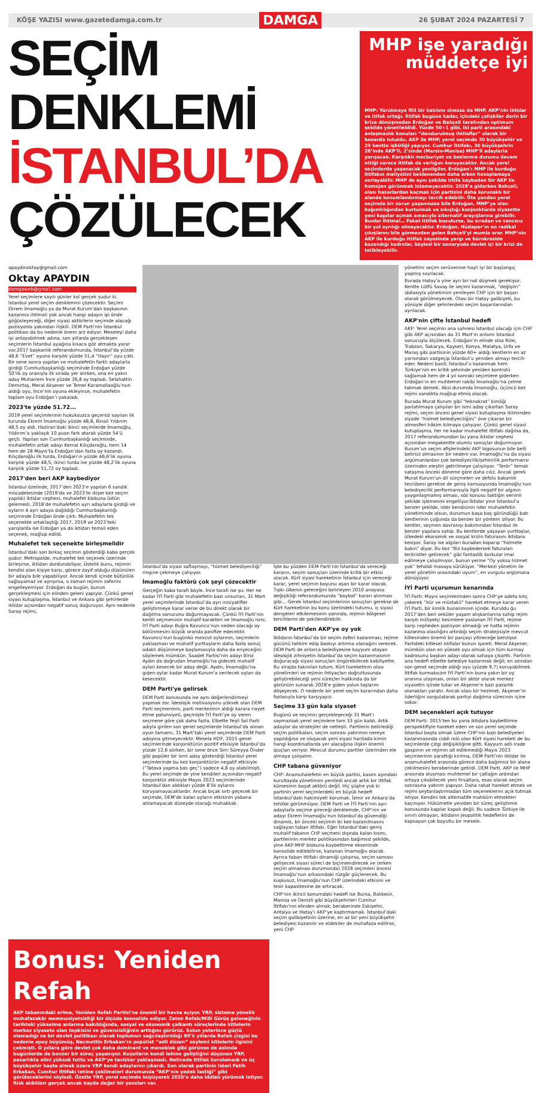KÖŞE YAZISI www.gazetedamga.com.tr DAMGA 26 ŞUBAT 2024 PAZARTESİ 7
SEÇİM DENKLEMİ
İSTANBUL’DA
ÇÖZÜLECEK
MHP işe yaradığı müddetçe iyi
MHP: Yürütmeye fiili bir katılımı olmasa da MHP, AKP’nin iktidar ve itifak ortağı. İttifak bugüne kadar, içindeki çelişkiler derin bir krize dönüşmeden Erdoğan ve Bahçeli tarafından optimum şekilde yönetilebildi. Yüzde 50+1 gibi, iki parti arasındaki anlaşmazlık konuları “dondurulmuş ihtilaflar” olarak bir kenarda tutuldu. AKP ile MHP, yerel seçimde 30 büyükşehir ve 29 kentte işbirliği yapıyor. Cumhur İttifakı, 30 büyükşehrin 28’inde AKP’li, 2’sinde (Mersin-Manisa) MHP’li adaylarla yarışacak. Karşılıklı mecburiyet ve beslenme durumu devam ettiği sürece ittifak da varlığını koruyacaktır. Ancak yerel seçimlerde yaşanacak yenilgiler, Erdoğan’ı MHP ile kurduğu ittifakın maliyetini beklenenden daha erken hesaplamaya zorlayabilir. MHP de aynı şekilde irtifa kaybeden bir AKP ile homojen görünmek istemeyecektir. 2028’e giderken Bahçeli, olası hasarlardan kaçmak için partisini daha korunaklı bir alanda konumlandırmayı tercih edebilir. Öte yandan yerel seçimde bir sorun yaşanmasa bile Erdoğan, MHP’ye olan bağımlılığından kurtulmak ve sıkıştığı konjonktürde siyasette yeni kapılar açmak amacıyla alternatif arayışlarına girebilir. Bunlar ihtimal… Fakat ittifak bozulursa, bu sıradan ve sancısız bir yol ayrılığı olmayacaktır. Erdoğan, Hüdapar’ın en radikal çıkışlarını bile görmezden gelen Bahçeli’yi mumla arar. MHP’nin AKP ile kurduğu ittifak sayesinde yargı ve bürokraside kazandığı kadrolar, böylesi bir senaryoda devlet içi bir krizi de tetikleyebilir.
apaydinoktay@gmail.com
Oktay APAYDIN
damgaweb@gmail.com
Yerel seçimlere sayılı günler kal gerçek şudur ki. İstanbul yerel seçim denklemini çözecektir. Seçimi Ekrem İmamoğlu ya da Murat Kurum’dan başkasının kazanma ihtimali yok ancak hangi adayın ipi önde göğüsleyeceği, diğer siyasi aktörlerin seçimde alacağı pozisyonla yakından ilişkili. DEM Parti’nin İstanbul politikası da bu nedenle önem arz ediyor. Meseleyi daha iyi anlayabilmek adına, son yıllarda gerçekleşen seçimlerin İstanbul ayağına kısaca göz atmakta yarar var.2017 başkanlık referandumunda, İstanbul’da yüzde 48,6 “Evet” oyuna karşılık yüzde 51,4 “Hayır” oyu çıktı. Bir sene sonra yapılan ve muhalefetin farklı adaylarla girdiği Cumhurbaşkanlığı seçiminde Erdoğan yüzde 50’lik oy oranıyla ilk sırada yer alırken, ona en yakın aday Muharrem İnce yüzde 36,8 oy topladı. Selahattin Demirtaş, Meral Akşener ve Temel Karamollaoğlu’nun aldığı oyu, İnce’nin oyuna ekleyince, muhalefetin toplam oyu Erdoğan’ı yakaladı.
2023'te yüzde 51.72...
2019 yerel seçimlerinin hukuksuzca geçersiz sayılan ilk turunda Ekrem İmamoğlu yüzde 48,8, Binali Yıldırım 48,5 oy aldı. Haziran’daki ikinci seçimlerde İmamoğlu, Yıldırım’a yaklaşık 10 puan fark atarak yüzde 54’ü geçti. Yapılan son Cumhurbaşkanlığı seçiminde, muhalefetin ortak adayı Kemal Kılıçdaroğlu, hem 14 hem de 28 Mayıs’ta Erdoğan’dan fazla oy kazandı. Kılıçdaroğlu ilk turda, Erdoğan’ın yüzde 46,6’lık oyuna karşılık yüzde 48,5, ikinci turda ise yüzde 48,2’lik oyuna karşılık yüzde 51,72 oy topladı.
2017'den beri AKP kaybediyor
İstanbul özelinde, 2017’den 2023’e yapılan 6 sandık mücadelesinde (2019’da ve 2023’te ikişer kez seçim yapıldı) iktidar cephesi, muhalefet blokuna üstün gelemedi. 2018’de muhalefetin ayrı adaylarla girdiği ve oyların 4 ayrı adaya dağıldığı Cumhurbaşkanlığı seçiminde Erdoğan önde çıktı. Muhalefetin tek seçenekte ortaklaştığı 2017, 2019 ve 2023’teki yarışlarda ise Erdoğan ya da iktidarı temsil eden seçenek, mağlup edildi.
Muhalefet tek seçenekte birleşmelidir
İstanbul’daki son birkaç seçimin gösterdiği kaba gerçek şudur: Metropolde, muhalefet tek seçenek üzerinde birleşirse, iktidarı durdurabiliyor. Üstelik bunu, rejimin kendisi olan kişiye karşı, görece zayıf olduğu düşünülen bir adayla bile yapabiliyor. Ancak kendi içinde bütünlük sağlayamaz ve ayrışırsa, o zaman rejimin zaferini engelleyemiyor. Erdoğan da bugün, bunun gerçekleşmesi için elinden geleni yapıyor. Çünkü genel siyasi kutuplaşma, İstanbul ve Ankara gibi şehirlerde iktidar açısından negatif sonuç doğuruyor. Aynı nedenle Saray rejimi,
İstanbul’da siyasi saflaşmayı, “hizmet belediyeciliği” ringine çekmeye çalışıyor.
İmamoğlu faktörü çok şeyi çözecektir
Gerçeğin kaba tarafı böyle. İnce tarafı ise şu: Her ne kadar İYİ Parti gibi muhalefetin bazı unsurları, 31 Mart yerel seçimlerinde İstanbul’da ayrı inisiyatifler geliştirmeye karar verse de bu direkt olarak bir dağılma sonucunu doğurmayacak. Çünkü İYİ Parti’nin kentli seçmeninin muhalif karakteri ve İmamoğlu ismi, İYİ Parti adayı Buğra Kavuncu’nun neden olacağı oy bölünmesini büyük oranda pasifize edecektir. Kavuncu’nun bugünkü mevcut oylarının, seçimlerin yaklaşması ve muhalif yurttaşların daha fazla sonuç odaklı düşünmeye başlamasıyla daha da eriyeceğini söylemek mümkün. Saadet Partisi’nin adayı Birol Aydın da doğrudan İmamoğlu’na gidecek muhalif oyları kesecek bir aday değil. Aydın, İmamoğlu’na giden oylar kadar Murat Kurum’a verilecek oyları da kesecektir.
DEM Parti'ye gelirsek
DEM Parti konusunda ise aynı değerlendirmeyi yapmak zor. İdeolojik motivasyonu yüksek olan DEM Parti seçmeninin, parti merkezinin aldığı karara riayet etme potansiyeli, geçmişte İYİ Parti’ye oy veren seçmene göre çok daha fazla. Elbette Yeşil Sol Parti adıyla girilen son genel seçimlerde İstanbul’da alınan oyun tamamı, 31 Mart’taki yerel seçimlerde DEM Parti adayına gitmeyecektir. Mesela HDP, 2015 genel seçimlerinde konjonktürün pozitif etkisiyle İstanbul’da yüzde 12,6 alırken, bir sene önce Sırrı Süreyya Önder gibi popüler bir ismi aday gösterdiği İstanbul yerel seçimlerinde bu kez konjonktürün negatif etkisiyle (“Tatava yapma bas geç”) sadece 4,8 oy alabilmişti. Bu yerel seçimde de yine kendileri açısından negatif konjonktür etkisiyle Mayıs 2023 seçimlerinde İstanbul’dan aldıkları yüzde 8’lik oylarını koruyamayacaklardır. Ancak bıçak sırtı geçecek bir seçimde, DEM’de kalan oyların etkisinin yabana atılamayacak düzeyde olacağı muhakkak.
İşte bu yüzden DEM Parti’nin İstanbul’da vereceği kararın, seçim sonuçları üzerinde kritik bir etkisi olacak. Kürt siyasi hareketinin İstanbul için vereceği karar, yerel seçimin boyunu aşan bir karar olacak. Tıpkı ülkenin geleceğini belirleyen 2010 anayasa değişikliği referandumunda “boykot” kararı alınması gibi… Gerek İstanbul seçimlerinin sonuçları gerekse de Kürt hareketinin bu konu özelindeki tutumu, iç siyasi dengeleri etkilemesinin yanında, rejimin bölgesel tercihlerini de şekillendirebilir.
DEM Parti'den AKP'ye oy yok
İktidarın İstanbul’da bir seçim zaferi kazanması, rejime gücünü tahkim edip baskıyı artırma olanağını verecek. DEM Parti de onlarca belediyesine kayyum atayan ideolojik zihniyetin İstanbul’da seçim kazanmasının doğuracağı siyasi sonuçları öngörebilecek kabiliyette. Bu virajda takınılan tutum, Kürt hareketinin olası yönelimleri ve rejimin ihtiyaçları doğrultusunda geliştirebileceği yeni süreçler hakkında da bir görünüm sunarak 2028’e giden yolun taşlarını döşeyecek. O nedenle bir yerel seçim kararından daha fazlasıyla karşı karşıyayız.
Seçime 33 gün kala siyaset
Bugünü ve seçimin gerçekleşeceği 31 Mart’ı saymazsak yerel seçimlere tam 33 gün kaldı. Artık adaylar da stratejiler de netleşti. Partilerin belirlediği seçim politikaları, seçim sonrası yatırımın nereye yapıldığına ve oluşacak yeni siyasi haritada kimin hangi koordinatlarda yer alacağına ilişkin önemli ipuçları veriyor. Mevcut durumu partiler üzerinden ele almaya çalışalım.
CHP tabana güveniyor
CHP: Anamuhalefetin en büyük partisi, kasım ayındaki kurultayda yönetimini yeniledi ancak artık bir ittifak kümesinin başat aktörü değil. Hiç şüphe yok ki partinin yerel seçimlerdeki en büyük hedefi İstanbul’daki hakimiyeti korumak. İzmir ve Ankara’da tehlike görünmüyor. DEM Parti ve İYİ Parti’nin ayrı adaylarla seçime gireceği denklemde, CHP’nin ve adayı Ekrem İmamoğlu’nun İstanbul’da güvendiği dinamik, bir önceki seçimin iki kez kazanılmasını sağlayan taban ittifakı. Eğer İstanbul’daki geniş muhalif tabanın CHP seçmeni dışında kalan kısmı, partilerinin merkez politikasından bağımsız şekilde, yine AKP-MHP blokuna kaybettirme ekseninde konsolide edilebilirse, kazanan İmamoğlu olacak. Ayrıca taban ittifakı dinamiği çalışırsa, seçim sonrası gelişecek siyasi süreci de biçimlendirecek ve (erken seçim olmaması durumunda) 2028 seçimleri öncesi İmamoğlu’nun arkasındaki rüzgâr güçlenecek. Bu kuşkusuz, İmamoğlu’nun CHP üzerindeki etkisini ve tesir kapasitesine de artıracak.
CHP’nin ikincil konumdaki hedefi ise Bursa, Balıkesir, Manisa ve Denizli gibi büyükşehirleri Cumhur İttifakı’nın elinden almak; beraberinde Eskişehir, Antalya ve Hatay’ı AKP’ye kaptırmamak. İstanbul’daki seçim galibiyetinin üzerine, en az bir yeni büyükşehir belediyesi kazanılır ve eldekiler de muhafaza edilirse, yeni CHP
yönetimi seçim serüvenine hayli iyi bir başlangıç yapmış sayılacak.
Burada Hatay’a yine ayrı bir not düşmek gerekiyor. Kentte Lütfü Savaş ile seçimi kazanmak, “değişim” iddiasıyla yönetimini yenileyen CHP için bir başarı olarak görülmeyecek. Olası bir Hatay galibiyeti, bu yönüyle diğer şehirlerdeki seçim başarılarından ayrılacak.
AKP'nin çifte İstanbul hedefi
AKP: Yerel seçimin ana sahnesi İstanbul olacağı için CHP gibi AKP açısından da 31 Mart’ın anlamı İstanbul sonucuyla ölçülecek. Erdoğan’ın elinde olsa Rize, Trabzon, Sakarya, Kayseri, Konya, Malatya, Urfa ve Maraş gibi partisinin yüzde 60+ aldığı kentlerin en az yarısından vazgeçip İstanbul’u yeniden almayı tercih eder. Nedeni basit; İstanbul’u kazanmak hem Türkiye’nin en kritik şehrinde yeniden kontrolü sağlamak hem de 4 yıl sonraki seçimlere giderken Erdoğan’ın en muhtemel rakibi İmamoğlu’na çelme takmak demek. Aksi durumda İmamoğlu, üçüncü kez rejimi sandıkta mağlup etmiş olacak.
Burada Murat Kurum gibi “teknokrat” kimliği parlatılmaya çalışılan bir ismi aday çıkartan Saray rejimi, seçim öncesi genel siyasi kutuplaşma ikliminden ziyade “hizmet belediyeciliğini” öne çıkaran bir atmosferi hâkim kılmaya çalışıyor. Çünkü genel siyasi kutuplaşma, her ne kadar muhalefet ittifakı dağılsa da, 2017 referandumundan bu yana iktidar cephesi açısından megakentte olumlu sonuçlar doğurmuyor. Kurum’un seçim afişlerindeki AKP logosunun bile belli belirsiz olmasının bir nedeni var. İmamoğlu’na da siyasi argümanlardan çok belediyecilik/şehircilik performansı üzerinden eleştiri getirilmeye çalışılıyor. “Terör” temalı sataşma önceki döneme göre daha cılız. Ancak gerek Murat Kurum’un dil sürçmeleri ve defolu bakanlık tecrübesi gerekse de geniş kamuoyunda İmamoğlu’nun belediyecilik performansıyla ilgili negatif bir algının yaygınlaşmamış olması, söz konusu taktiğin verimli şekilde işlemesini engelliyor.İktidar yine İstanbul’a benzer şekilde, ister kendisinin ister muhalefetin yönetiminde olsun, durumun başa baş göründüğü batı kentlerinin çoğunda da benzer bir yöntem izliyor. Bu kentler, seçmen davranışı bakımından İstanbul ile benzer yapılara sahip. Bu kentlerde yaşayan yurttaşlar, ülkedeki ekonomik ve sosyal krizin faturasını iktidara kesiyor. Saray ise algıları buradan koparıp “hizmete bakın” diyor. Bu kez “Biz kaybedersek faturaları teröristler getirecek” gibi fantastik korkular imal edilmeye çalışılmıyor, bunun yerine “Oy yoksa hizmet yok” tehdidi masaya sürülüyor. “Merkezi yönetim ile yerel yönetim arasındaki uyum”, en vurgulu argümana dönüşüyor.
İYİ Parti uçurumun kenarında
İYİ Parti: Mayıs seçimlerinden sonra CHP’ye adeta kılıç çekerek “hür ve müstakil” hareket etmeye karar veren İYİ Parti, bir kimlik bunalımının içinde. Kuruldu ğu 2017’den beri seküler yaşam alışkanlarına sahip rejim karşıtı milliyetçi kesimlere yaslanan İYİ Parti, rejime karşı cepheden pozisyon almadığı ve hatta rejimin kazanma olasılığını artırdığı seçim stratejisiyle mevcut kitlesinden önemli bir parçayı yitireceğe benziyor. Partideki kitlesel istifalar bunun işareti. Meral Akşener, mümkün olan en yüksek oyu almak için tüm kurmay kadrosunu başkan adayı olarak sahaya çıkarttı. Partinin ana hedefi elbette belediye kazanmak değil; en azından son genel seçimde aldığı oyu (yüzde 9,7) koruyabilmek. İttifak kurmaksızın İYİ Parti’nin buna yakın bir oy oranına ulaşması, onları bir aktör olarak merkez siyasetin içinde tutar ve Akşener’e bazı pazarlık olanakları yaratır. Ancak olası bir hezimet, Akşener’in liderliğini sorgulatarak partiyi dağılma sürecinin içine sokar.
DEM seçenekleri açık tutuyor
DEM Parti: 2015’ten bu yana iktidara kaybettirme perspektifiyle hareket eden ve son yerel seçimde İstanbul başta olmak üzere CHP’nin bazı belediyeleri kazanmasında ciddi rolü olan Kürt siyasi hareketi de bu seçimlerde çizgi değişikliğine gitti. Kayyum adlı irade gaspının ve rejimin alt edilemediği Mayıs 2023 seçimlerinin yarattığı kırılma, DEM Parti’nin iktidar ile anamuhalefet arasında görece daha bağımsız bir alana çekilmesini beraberinde getirdi. DEM Parti, AKP ile MHP arasında oluşması muhtemel bir çatlağın ardından ortaya çıkabilecek yeni fırsatlara, esas olarak seçim sonrasına yatırım yapıyor. Daha rahat hareket etmek ve rejimi şeytanlaştırmadan tüm seçeneklerini açık tutmak istiyor. Kendini tek alternatife mahkûm etmekten kaçınıyor. Hükümetle yeniden bir süreç geliştirme konusunda kapılar kapalı değil. Bu sadece Türkiye ile sınırlı olmayan, iktidarın jeopolitik hedeflerini de kapsayan çok boyutlu bir mesele.
Bonus: Yeniden Refah
AKP tabanındaki erime, Yeniden Refah Partisi’ne önemli bir havza açıyor. YRP, sisteme yönelik muhafazakâr memnuniyetsizliği bir ölçüde konsolide ediyor. Zaten Refah/Milli Görüş geleneğinin tarihteki yükselme anlarına bakıldığında, sosyal ve ekonomik çalkantı süreçlerinde kitlelerin merkez siyasete olan tepkisini ve güvensizliğinin arttığını görürüz. Solun yeterince güçlü olamadığı ve bir devlet politikası olarak toplumun sağcılaştırıldığı 90’lı yıllarda Refah çizgisi bu nedenle epey büyümüş, Necmettin Erbakan’ın popülist “adil düzen” söylemi kitlelerin ilgisini çekmişti. O yıllara göre devlet çok daha dominant ve monoblok gibi görünse de aslında bugünlerde de benzer bir süreç yaşanıyor. Koşulların kendi lehine geliştiğini düşünen YRP, pazarlıkta elini yüksek tuttu ve AKP’ye tavizkar yaklaşmadı. Neticede ittifak kurulamadı ve üç büyükşehir başta olmak üzere YRP kendi adaylarını çıkardı. Son olarak partinin lideri Fatih Erbakan, Cumhur İttifakı lehine çekilmeleri durumunda “AKP’nin yedek lastiği” gibi görüleceklerini söyledi. Özetle YRP, yerel seçimde büyüyerek 2028’e daha iddialı yürümek istiyor. Risk aldıkları gerçek ancak kayda değer bir şansları var.